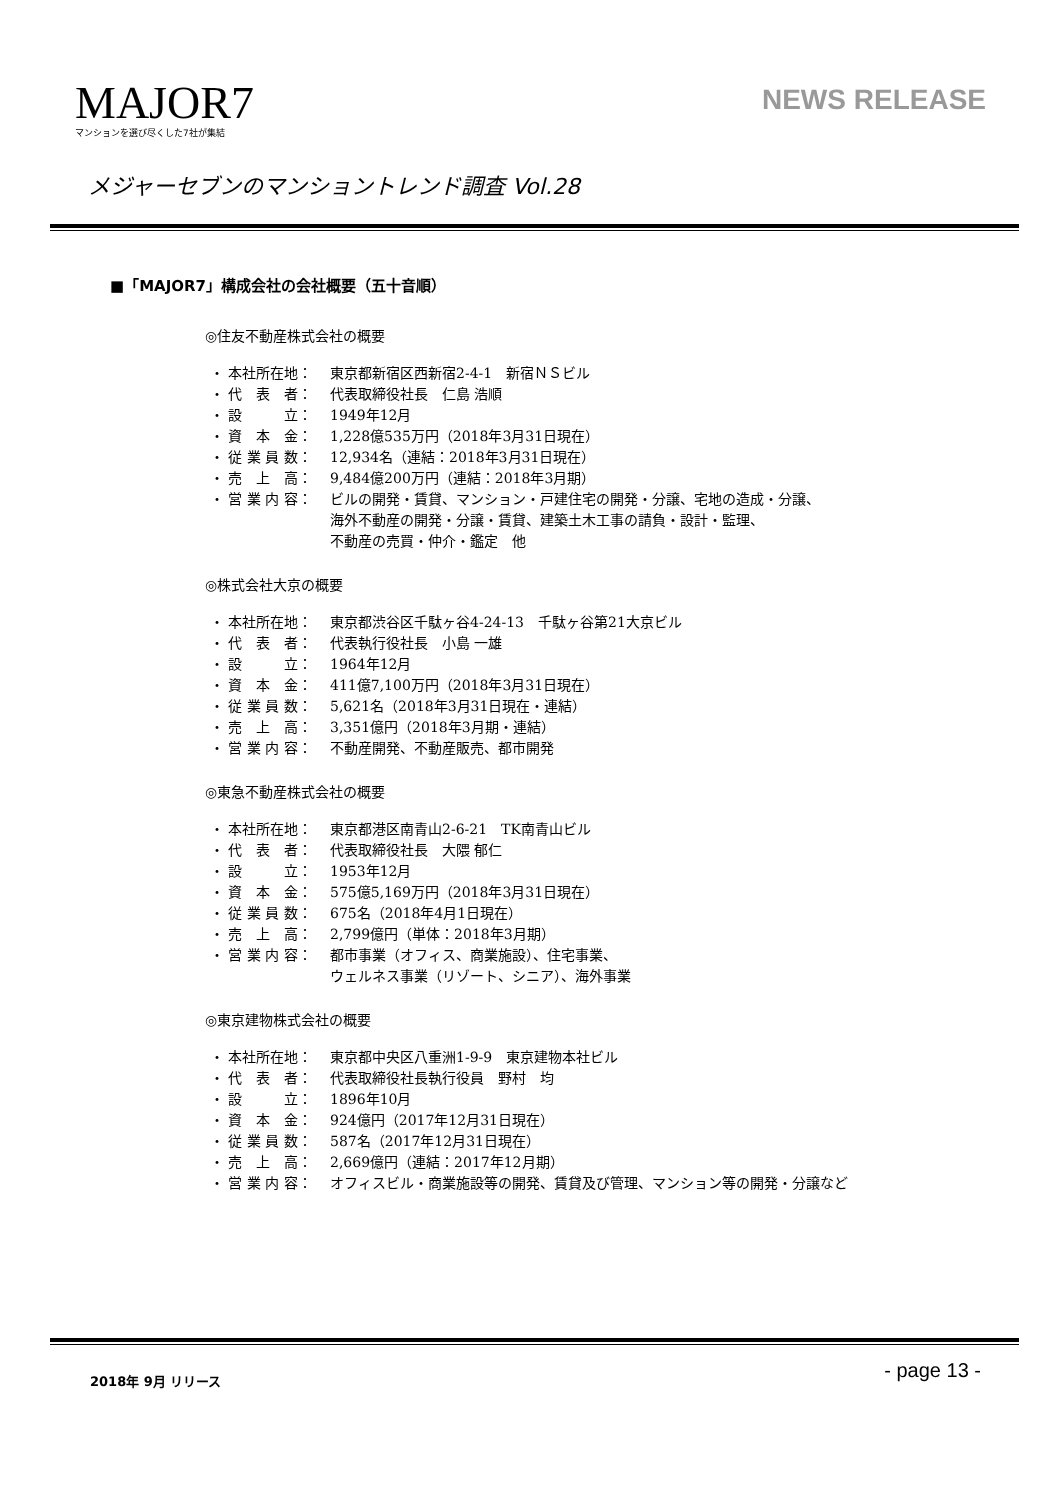MAJOR7
マンションを選び尽くした7社が集結
NEWS RELEASE
メジャーセブンのマンショントレンド調査 Vol.28
■「MAJOR7」構成会社の会社概要（五十音順）
◎住友不動産株式会社の概要
| ・ 本社所在地： | 東京都新宿区西新宿2-4-1 新宿ＮＳビル |
| ・ 代 表 者： | 代表取締役社長 仁島 浩順 |
| ・ 設 立： | 1949年12月 |
| ・ 資 本 金： | 1,228億535万円（2018年3月31日現在） |
| ・ 従 業 員 数： | 12,934名（連結：2018年3月31日現在） |
| ・ 売 上 高： | 9,484億200万円（連結：2018年3月期） |
| ・ 営 業 内 容： | ビルの開発・賃貸、マンション・戸建住宅の開発・分譲、宅地の造成・分譲、 海外不動産の開発・分譲・賃貸、建築土木工事の請負・設計・監理、 不動産の売買・仲介・鑑定 他 |
◎株式会社大京の概要
| ・ 本社所在地： | 東京都渋谷区千駄ヶ谷4-24-13 千駄ヶ谷第21大京ビル |
| ・ 代 表 者： | 代表執行役社長 小島 一雄 |
| ・ 設 立： | 1964年12月 |
| ・ 資 本 金： | 411億7,100万円（2018年3月31日現在） |
| ・ 従 業 員 数： | 5,621名（2018年3月31日現在・連結） |
| ・ 売 上 高： | 3,351億円（2018年3月期・連結） |
| ・ 営 業 内 容： | 不動産開発、不動産販売、都市開発 |
◎東急不動産株式会社の概要
| ・ 本社所在地： | 東京都港区南青山2-6-21 TK南青山ビル |
| ・ 代 表 者： | 代表取締役社長 大隈 郁仁 |
| ・ 設 立： | 1953年12月 |
| ・ 資 本 金： | 575億5,169万円（2018年3月31日現在） |
| ・ 従 業 員 数： | 675名（2018年4月1日現在） |
| ・ 売 上 高： | 2,799億円（単体：2018年3月期） |
| ・ 営 業 内 容： | 都市事業（オフィス、商業施設）、住宅事業、 ウェルネス事業（リゾート、シニア）、海外事業 |
◎東京建物株式会社の概要
| ・ 本社所在地： | 東京都中央区八重洲1-9-9 東京建物本社ビル |
| ・ 代 表 者： | 代表取締役社長執行役員 野村 均 |
| ・ 設 立： | 1896年10月 |
| ・ 資 本 金： | 924億円（2017年12月31日現在） |
| ・ 従 業 員 数： | 587名（2017年12月31日現在） |
| ・ 売 上 高： | 2,669億円（連結：2017年12月期） |
| ・ 営 業 内 容： | オフィスビル・商業施設等の開発、賃貸及び管理、マンション等の開発・分譲など |
2018年 9月 リリース - page 13 -